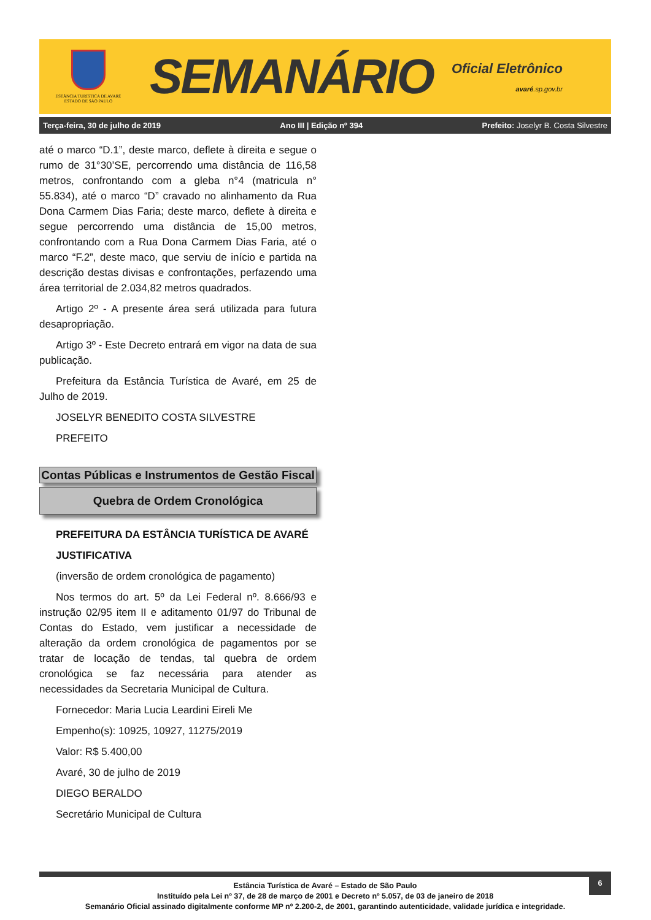ESTÂNCIA TURÍSTICA DE AVARÉ
ESTADO DE SÃO PAULO
SEMANÁRIO
Oficial Eletrônico
avaré.sp.gov.br
Terça-feira, 30 de julho de 2019 Ano III | Edição nº 394 Prefeito: Joselyr B. Costa Silvestre
até o marco “D.1”, deste marco, deflete à direita e segue o rumo de 31°30’SE, percorrendo uma distância de 116,58 metros, confrontando com a gleba n°4 (matricula n° 55.834), até o marco “D” cravado no alinhamento da Rua Dona Carmem Dias Faria; deste marco, deflete à direita e segue percorrendo uma distância de 15,00 metros, confrontando com a Rua Dona Carmem Dias Faria, até o marco “F.2”, deste maco, que serviu de início e partida na descrição destas divisas e confrontações, perfazendo uma área territorial de 2.034,82 metros quadrados.
Artigo 2º - A presente área será utilizada para futura desapropriação.
Artigo 3º - Este Decreto entrará em vigor na data de sua publicação.
Prefeitura da Estância Turística de Avaré, em 25 de Julho de 2019.
JOSELYR BENEDITO COSTA SILVESTRE
PREFEITO
Contas Públicas e Instrumentos de Gestão Fiscal
Quebra de Ordem Cronológica
PREFEITURA DA ESTÂNCIA TURÍSTICA DE AVARÉ
JUSTIFICATIVA
(inversão de ordem cronológica de pagamento)
Nos termos do art. 5º da Lei Federal nº. 8.666/93 e instrução 02/95 item II e aditamento 01/97 do Tribunal de Contas do Estado, vem justificar a necessidade de alteração da ordem cronológica de pagamentos por se tratar de locação de tendas, tal quebra de ordem cronológica se faz necessária para atender as necessidades da Secretaria Municipal de Cultura.
Fornecedor: Maria Lucia Leardini Eireli Me
Empenho(s): 10925, 10927, 11275/2019
Valor: R$ 5.400,00
Avaré, 30 de julho de 2019
DIEGO BERALDO
Secretário Municipal de Cultura
6
Estância Turística de Avaré – Estado de São Paulo
Instituído pela Lei nº 37, de 28 de março de 2001 e Decreto nº 5.057, de 03 de janeiro de 2018
Semanário Oficial assinado digitalmente conforme MP nº 2.200-2, de 2001, garantindo autenticidade, validade jurídica e integridade.